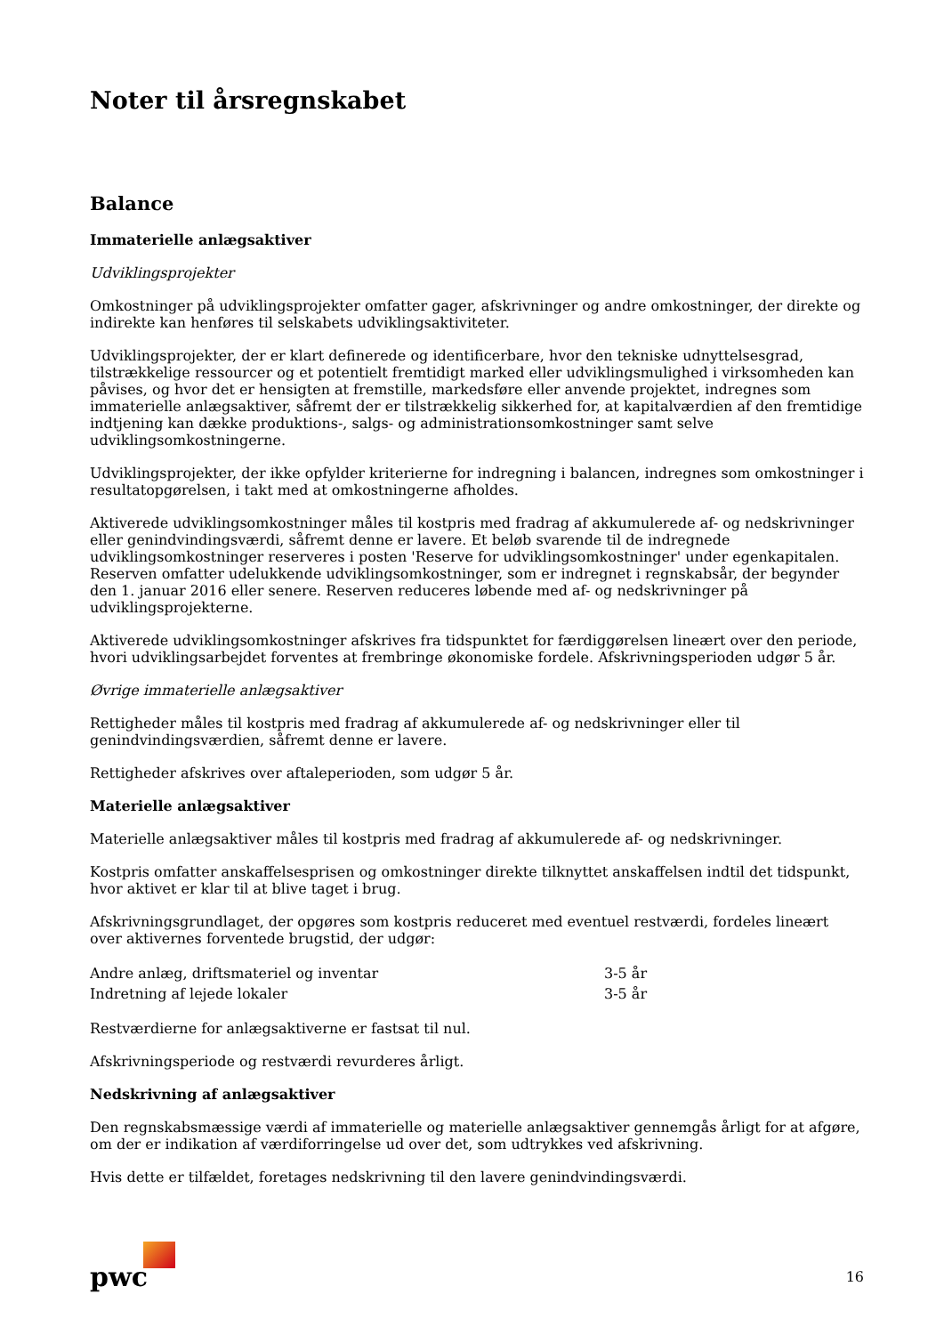Noter til årsregnskabet
Balance
Immaterielle anlægsaktiver
Udviklingsprojekter
Omkostninger på udviklingsprojekter omfatter gager, afskrivninger og andre omkostninger, der direkte og indirekte kan henføres til selskabets udviklingsaktiviteter.
Udviklingsprojekter, der er klart definerede og identificerbare, hvor den tekniske udnyttelsesgrad, tilstrækkelige ressourcer og et potentielt fremtidigt marked eller udviklingsmulighed i virksomheden kan påvises, og hvor det er hensigten at fremstille, markedsføre eller anvende projektet, indregnes som immaterielle anlægsaktiver, såfremt der er tilstrækkelig sikkerhed for, at kapitalværdien af den fremtidige indtjening kan dække produktions-, salgs- og administrationsomkostninger samt selve udviklingsomkostningerne.
Udviklingsprojekter, der ikke opfylder kriterierne for indregning i balancen, indregnes som omkostninger i resultatopgørelsen, i takt med at omkostningerne afholdes.
Aktiverede udviklingsomkostninger måles til kostpris med fradrag af akkumulerede af- og nedskrivninger eller genindvindingsværdi, såfremt denne er lavere. Et beløb svarende til de indregnede udviklingsomkostninger reserveres i posten 'Reserve for udviklingsomkostninger' under egenkapitalen. Reserven omfatter udelukkende udviklingsomkostninger, som er indregnet i regnskabsår, der begynder den 1. januar 2016 eller senere. Reserven reduceres løbende med af- og nedskrivninger på udviklingsprojekterne.
Aktiverede udviklingsomkostninger afskrives fra tidspunktet for færdiggørelsen lineært over den periode, hvori udviklingsarbejdet forventes at frembringe økonomiske fordele. Afskrivningsperioden udgør 5 år.
Øvrige immaterielle anlægsaktiver
Rettigheder måles til kostpris med fradrag af akkumulerede af- og nedskrivninger eller til genindvindingsværdien, såfremt denne er lavere.
Rettigheder afskrives over aftaleperioden, som udgør 5 år.
Materielle anlægsaktiver
Materielle anlægsaktiver måles til kostpris med fradrag af akkumulerede af- og nedskrivninger.
Kostpris omfatter anskaffelsesprisen og omkostninger direkte tilknyttet anskaffelsen indtil det tidspunkt, hvor aktivet er klar til at blive taget i brug.
Afskrivningsgrundlaget, der opgøres som kostpris reduceret med eventuel restværdi, fordeles lineært over aktivernes forventede brugstid, der udgør:
| Andre anlæg, driftsmateriel og inventar | 3-5 år |
| Indretning af lejede lokaler | 3-5 år |
Restværdierne for anlægsaktiverne er fastsat til nul.
Afskrivningsperiode og restværdi revurderes årligt.
Nedskrivning af anlægsaktiver
Den regnskabsmæssige værdi af immaterielle og materielle anlægsaktiver gennemgås årligt for at afgøre, om der er indikation af værdiforringelse ud over det, som udtrykkes ved afskrivning.
Hvis dette er tilfældet, foretages nedskrivning til den lavere genindvindingsværdi.
pwc
16